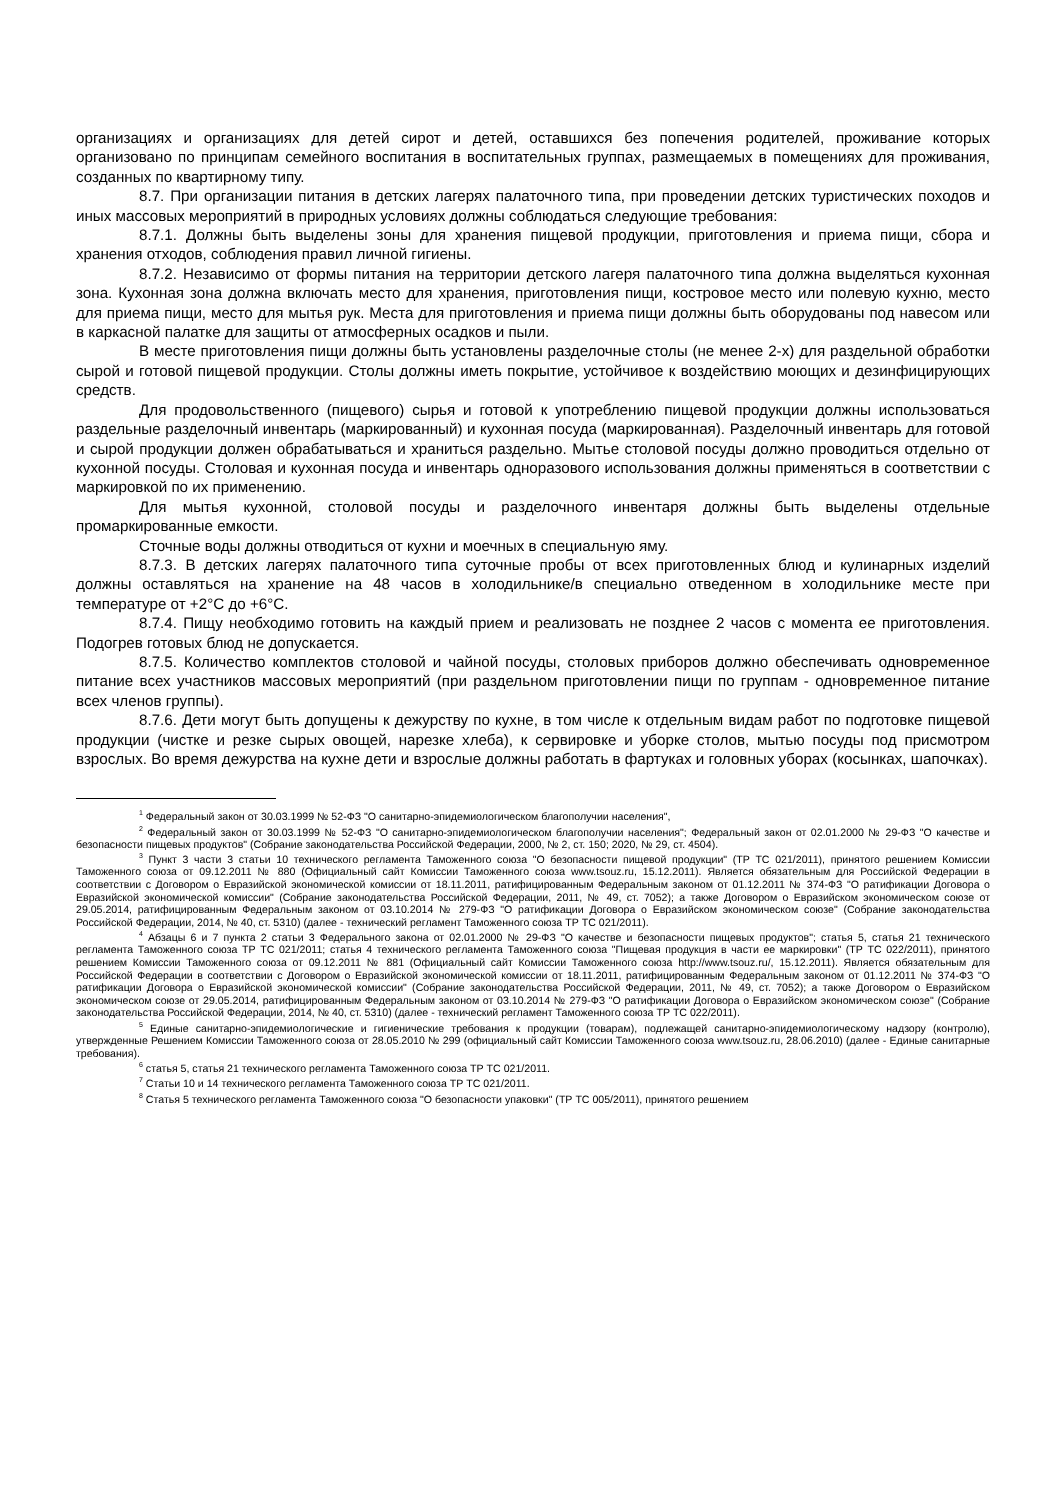организациях и организациях для детей сирот и детей, оставшихся без попечения родителей, проживание которых организовано по принципам семейного воспитания в воспитательных группах, размещаемых в помещениях для проживания, созданных по квартирному типу.
8.7. При организации питания в детских лагерях палаточного типа, при проведении детских туристических походов и иных массовых мероприятий в природных условиях должны соблюдаться следующие требования:
8.7.1. Должны быть выделены зоны для хранения пищевой продукции, приготовления и приема пищи, сбора и хранения отходов, соблюдения правил личной гигиены.
8.7.2. Независимо от формы питания на территории детского лагеря палаточного типа должна выделяться кухонная зона. Кухонная зона должна включать место для хранения, приготовления пищи, костровое место или полевую кухню, место для приема пищи, место для мытья рук. Места для приготовления и приема пищи должны быть оборудованы под навесом или в каркасной палатке для защиты от атмосферных осадков и пыли.
В месте приготовления пищи должны быть установлены разделочные столы (не менее 2-х) для раздельной обработки сырой и готовой пищевой продукции. Столы должны иметь покрытие, устойчивое к воздействию моющих и дезинфицирующих средств.
Для продовольственного (пищевого) сырья и готовой к употреблению пищевой продукции должны использоваться раздельные разделочный инвентарь (маркированный) и кухонная посуда (маркированная). Разделочный инвентарь для готовой и сырой продукции должен обрабатываться и храниться раздельно. Мытье столовой посуды должно проводиться отдельно от кухонной посуды. Столовая и кухонная посуда и инвентарь одноразового использования должны применяться в соответствии с маркировкой по их применению.
Для мытья кухонной, столовой посуды и разделочного инвентаря должны быть выделены отдельные промаркированные емкости.
Сточные воды должны отводиться от кухни и моечных в специальную яму.
8.7.3. В детских лагерях палаточного типа суточные пробы от всех приготовленных блюд и кулинарных изделий должны оставляться на хранение на 48 часов в холодильнике/в специально отведенном в холодильнике месте при температуре от +2°С до +6°С.
8.7.4. Пищу необходимо готовить на каждый прием и реализовать не позднее 2 часов с момента ее приготовления. Подогрев готовых блюд не допускается.
8.7.5. Количество комплектов столовой и чайной посуды, столовых приборов должно обеспечивать одновременное питание всех участников массовых мероприятий (при раздельном приготовлении пищи по группам - одновременное питание всех членов группы).
8.7.6. Дети могут быть допущены к дежурству по кухне, в том числе к отдельным видам работ по подготовке пищевой продукции (чистке и резке сырых овощей, нарезке хлеба), к сервировке и уборке столов, мытью посуды под присмотром взрослых. Во время дежурства на кухне дети и взрослые должны работать в фартуках и головных уборах (косынках, шапочках).
<sup>1</sup> Федеральный закон от 30.03.1999 № 52-ФЗ "О санитарно-эпидемиологическом благополучии населения",
<sup>2</sup> Федеральный закон от 30.03.1999 № 52-ФЗ "О санитарно-эпидемиологическом благополучии населения"; Федеральный закон от 02.01.2000 № 29-ФЗ "О качестве и безопасности пищевых продуктов" (Собрание законодательства Российской Федерации, 2000, № 2, ст. 150; 2020, № 29, ст. 4504).
<sup>3</sup> Пункт 3 части 3 статьи 10 технического регламента Таможенного союза "О безопасности пищевой продукции" (ТР ТС 021/2011), принятого решением Комиссии Таможенного союза от 09.12.2011 № 880 (Официальный сайт Комиссии Таможенного союза www.tsouz.ru, 15.12.2011). Является обязательным для Российской Федерации в соответствии с Договором о Евразийской экономической комиссии от 18.11.2011, ратифицированным Федеральным законом от 01.12.2011 № 374-ФЗ "О ратификации Договора о Евразийской экономической комиссии" (Собрание законодательства Российской Федерации, 2011, № 49, ст. 7052); а также Договором о Евразийском экономическом союзе от 29.05.2014, ратифицированным Федеральным законом от 03.10.2014 № 279-ФЗ "О ратификации Договора о Евразийском экономическом союзе" (Собрание законодательства Российской Федерации, 2014, № 40, ст. 5310) (далее - технический регламент Таможенного союза ТР ТС 021/2011).
<sup>4</sup> Абзацы 6 и 7 пункта 2 статьи 3 Федерального закона от 02.01.2000 № 29-ФЗ "О качестве и безопасности пищевых продуктов"; статья 5, статья 21 технического регламента Таможенного союза ТР ТС 021/2011; статья 4 технического регламента Таможенного союза "Пищевая продукция в части ее маркировки" (ТР ТС 022/2011), принятого решением Комиссии Таможенного союза от 09.12.2011 № 881 (Официальный сайт Комиссии Таможенного союза http://www.tsouz.ru/, 15.12.2011). Является обязательным для Российской Федерации в соответствии с Договором о Евразийской экономической комиссии от 18.11.2011, ратифицированным Федеральным законом от 01.12.2011 № 374-ФЗ "О ратификации Договора о Евразийской экономической комиссии" (Собрание законодательства Российской Федерации, 2011, № 49, ст. 7052); а также Договором о Евразийском экономическом союзе от 29.05.2014, ратифицированным Федеральным законом от 03.10.2014 № 279-ФЗ "О ратификации Договора о Евразийском экономическом союзе" (Собрание законодательства Российской Федерации, 2014, № 40, ст. 5310) (далее - технический регламент Таможенного союза ТР ТС 022/2011).
<sup>5</sup> Единые санитарно-эпидемиологические и гигиенические требования к продукции (товарам), подлежащей санитарно-эпидемиологическому надзору (контролю), утвержденные Решением Комиссии Таможенного союза от 28.05.2010 № 299 (официальный сайт Комиссии Таможенного союза www.tsouz.ru, 28.06.2010) (далее - Единые санитарные требования).
<sup>6</sup> статья 5, статья 21 технического регламента Таможенного союза ТР ТС 021/2011.
<sup>7</sup> Статьи 10 и 14 технического регламента Таможенного союза ТР ТС 021/2011.
<sup>8</sup> Статья 5 технического регламента Таможенного союза "О безопасности упаковки" (ТР ТС 005/2011), принятого решением